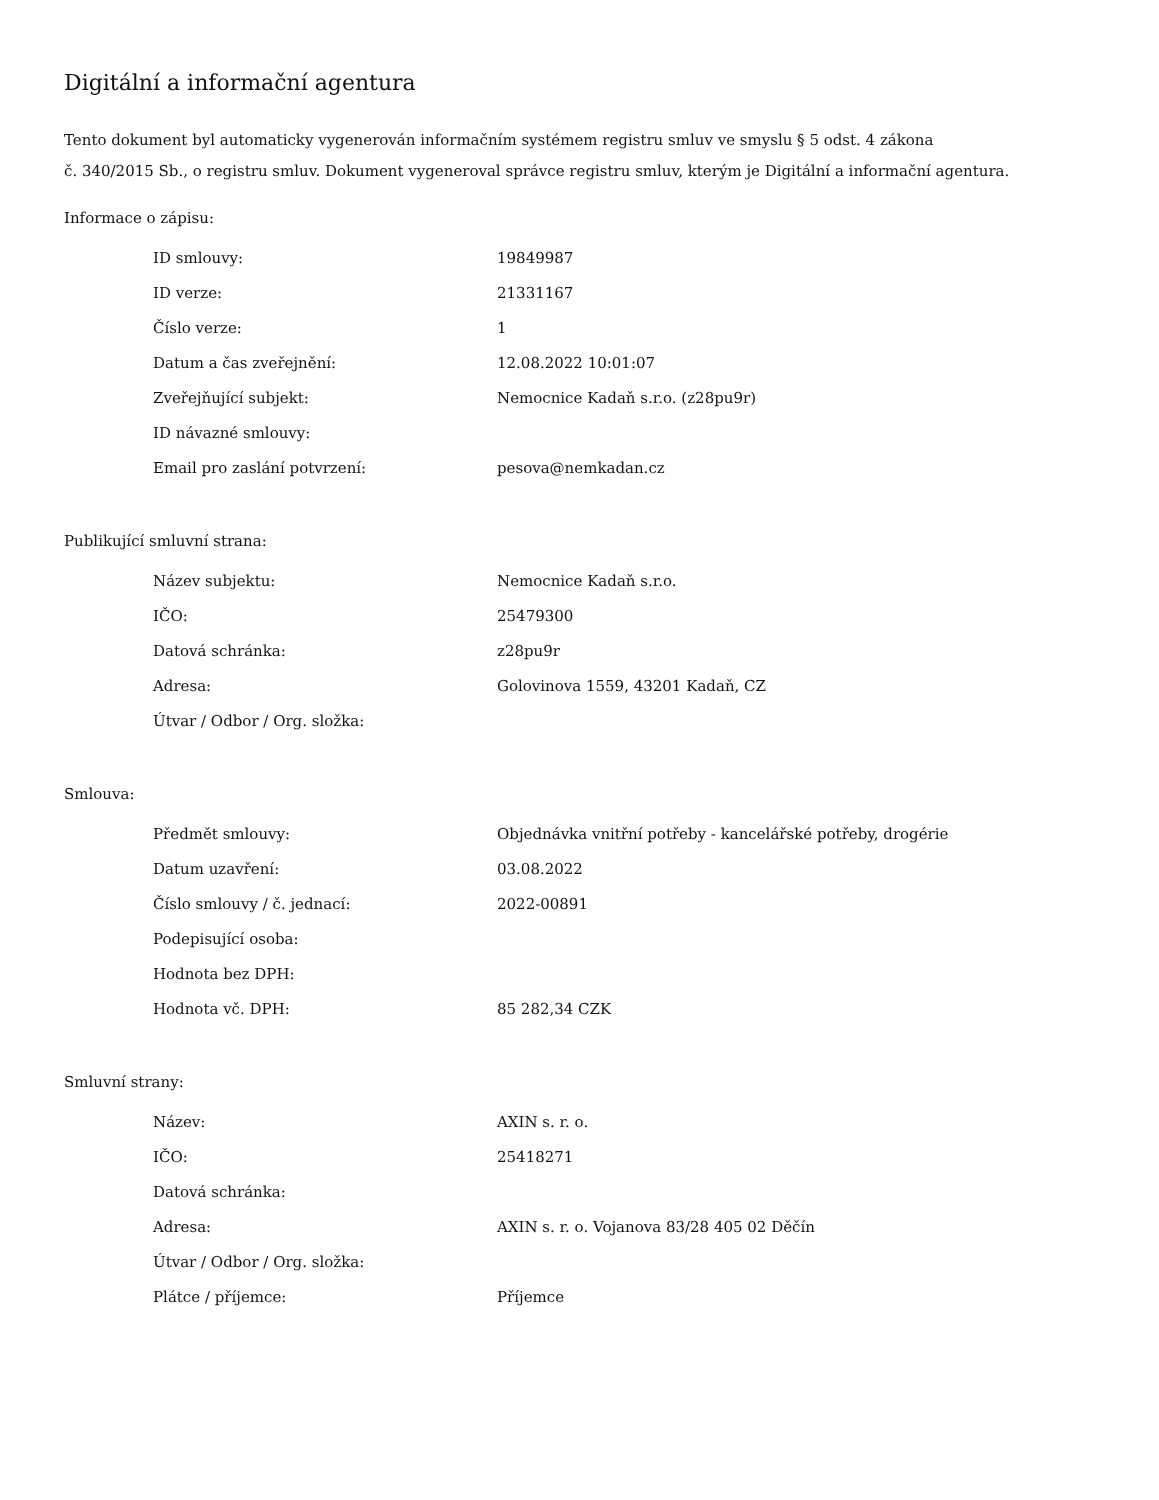Digitální a informační agentura
Tento dokument byl automaticky vygenerován informačním systémem registru smluv ve smyslu § 5 odst. 4 zákona
č. 340/2015 Sb., o registru smluv. Dokument vygeneroval správce registru smluv, kterým je Digitální a informační agentura.
Informace o zápisu:
| ID smlouvy: | 19849987 |
| ID verze: | 21331167 |
| Číslo verze: | 1 |
| Datum a čas zveřejnění: | 12.08.2022 10:01:07 |
| Zveřejňující subjekt: | Nemocnice Kadaň s.r.o. (z28pu9r) |
| ID návazné smlouvy: | |
| Email pro zaslání potvrzení: | pesova@nemkadan.cz |
Publikující smluvní strana:
| Název subjektu: | Nemocnice Kadaň s.r.o. |
| IČO: | 25479300 |
| Datová schránka: | z28pu9r |
| Adresa: | Golovinova 1559, 43201 Kadaň, CZ |
| Útvar / Odbor / Org. složka: | |
Smlouva:
| Předmět smlouvy: | Objednávka vnitřní potřeby - kancelářské potřeby, drogérie |
| Datum uzavření: | 03.08.2022 |
| Číslo smlouvy / č. jednací: | 2022-00891 |
| Podepisující osoba: | |
| Hodnota bez DPH: | |
| Hodnota vč. DPH: | 85 282,34 CZK |
Smluvní strany:
| Název: | AXIN s. r. o. |
| IČO: | 25418271 |
| Datová schránka: | |
| Adresa: | AXIN s. r. o. Vojanova 83/28 405 02 Děčín |
| Útvar / Odbor / Org. složka: | |
| Plátce / příjemce: | Příjemce |